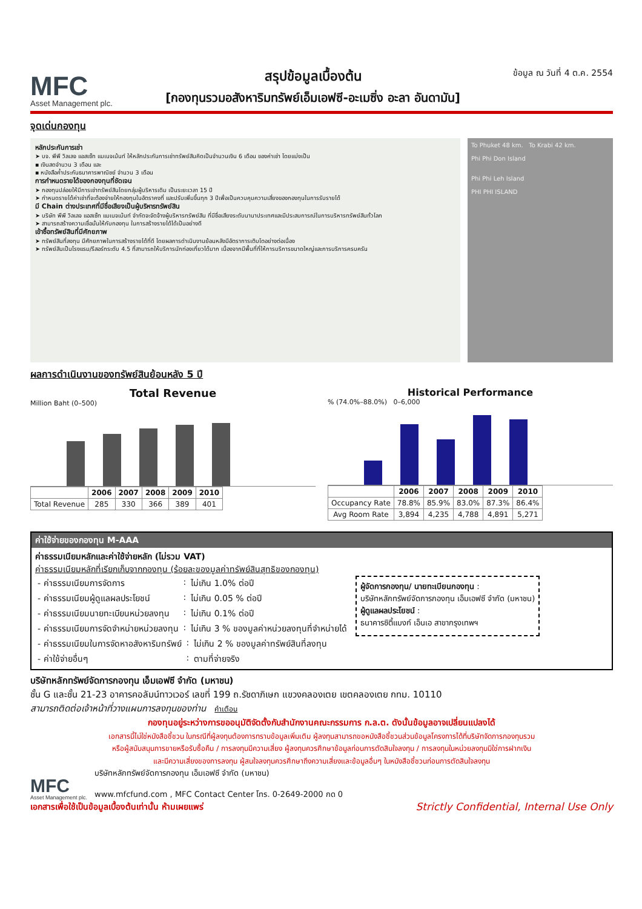MFC
Asset Management plc.
สรุปข้อมูลเบื้องต้น
[กองทุนรวมอสังหาริมทรัพย์เอ็มเอฟซี-อะเมซิ่ง อะลา อันดามัน]
ข้อมูล ณ วันที่ 4 ต.ค. 2554
จุดเด่นกองทุน
หลักประกันการเช่า
➤ บจ. พีพี วิลเลจ แอสเซ็ท แมเนจเม้นท์ ให้หลักประกันการเช่าทรัพย์สินคิดเป็นจำนวนเงิน 6 เดือน ของค่าเช่า โดยแบ่งเป็น
▪ เงินสดจำนวน 3 เดือน และ
▪ หนังสือค้ำประกันธนาคารพาณิชย์ จำนวน 3 เดือน
การกำหนดรายได้ของกองทุนที่ชัดเจน
➤ กองทุนปล่อยให้มีการเช่าทรัพย์สินโดยกลุ่มผู้บริหารเดิม เป็นระยะเวลา 15 ปี
➤ กำหนดรายได้ค่าเช่าที่จะต้องจ่ายให้กองทุนในอัตราคงที่ และปรับเพิ่มขึ้นทุก 3 ปีเพื่อเป็นควบคุมความเสี่ยงของกองทุนในการรับรายได้
มี Chain ต่างประเทศที่มีชื่อเสียงเป็นผู้บริหารทรัพย์สิน
➤ บริษัท พีพี วิลเลจ แอสเซ็ท แมเนจเม้นท์ จำกัดจะจัดจ้างผู้บริหารทรัพย์สิน ที่มีชื่อเสียงระดับนานาประเทศและมีประสบการณ์ในการบริหารทรัพย์สินทั่วโลก
➤ สามารถสร้างความเชื่อมั่นให้กับกองทุน ในการสร้างรายได้ได้เป็นอย่างดี
เข้าซื้อทรัพย์สินที่มีศักยภาพ
➤ ทรัพย์สินที่ลงทุน มีศักยภาพในการสร้างรายได้ที่ดี โดยผลการดำเนินงานย้อนหลังมีอัตราการเติบโตอย่างต่อเนื่อง
➤ ทรัพย์สินเป็นโรงแรม/รีสอร์ทระดับ 4.5 ที่สามารถให้บริการนักท่องเที่ยวได้มาก เนื่องจากมีพื้นที่ที่ให้การบริการขนาดใหญ่และการบริการครบครัน
To Phuket 48 km. To Krabi 42 km.
Phi Phi Don Island
Phi Phi Leh Island
PHI PHI ISLAND
ผลการดำเนินงานของทรัพย์สินย้อนหลัง 5 ปี
Total Revenue
Million Baht (0–500)
| | 2006 | 2007 | 2008 | 2009 | 2010 |
| --- | --- | --- | --- | --- | --- |
| Total Revenue | 285 | 330 | 366 | 389 | 401 |
Historical Performance
% (74.0%–88.0%) 0–6,000
| | 2006 | 2007 | 2008 | 2009 | 2010 |
| --- | --- | --- | --- | --- | --- |
| Occupancy Rate | 78.8% | 85.9% | 83.0% | 87.3% | 86.4% |
| Avg Room Rate | 3,894 | 4,235 | 4,788 | 4,891 | 5,271 |
ค่าใช้จ่ายของกองทุน M-AAA
ค่าธรรมเนียมหลักและค่าใช้จ่ายหลัก (ไม่รวม VAT)
ค่าธรรมเนียมหลักที่เรียกเก็บจากกองทุน (ร้อยละของมูลค่าทรัพย์สินสุทธิของกองทุน)
| - ค่าธรรมเนียมการจัดการ | : | ไม่เกิน 1.0% ต่อปี |
| - ค่าธรรมเนียมผู้ดูแลผลประโยชน์ | : | ไม่เกิน 0.05 % ต่อปี |
| - ค่าธรรมเนียมนายทะเบียนหน่วยลงทุน | : | ไม่เกิน 0.1% ต่อปี |
| - ค่าธรรมเนียมการจัดจำหน่ายหน่วยลงทุน | : | ไม่เกิน 3 % ของมูลค่าหน่วยลงทุนที่จำหน่ายได้ |
ผู้จัดการกองทุน/ นายทะเบียนกองทุน :
บริษัทหลักทรัพย์จัดการกองทุน เอ็มเอฟซี จำกัด (มหาชน)
ผู้ดูแลผลประโยชน์ :
ธนาคารซิตี้แบงก์ เอ็นเอ สาขากรุงเทพฯ
| - ค่าธรรมเนียมในการจัดหาอสังหาริมทรัพย์ | : | ไม่เกิน 2 % ของมูลค่าทรัพย์สินที่ลงทุน |
| - ค่าใช้จ่ายอื่นๆ | : | ตามที่จ่ายจริง |
บริษัทหลักทรัพย์จัดการกองทุน เอ็มเอฟซี จำกัด (มหาชน)
ชั้น G และชั้น 21-23 อาคารคอลัมน์ทาวเวอร์ เลขที่ 199 ถ.รัชดาภิเษก แขวงคลองเตย เขตคลองเตย กทม. 10110
สามารถติดต่อเจ้าหน้าที่วางแผนการลงทุนของท่าน คำเตือน
กองทุนอยู่ระหว่างการขออนุมัติจัดตั้งกับสำนักงานคณะกรรมการ ก.ล.ต. ดังนั้นข้อมูลอาจเปลี่ยนแปลงได้
เอกสารนี้ไม่ใช่หนังสือชี้ชวน ในกรณีที่ผู้ลงทุนต้องการทราบข้อมูลเพิ่มเติม ผู้ลงทุนสามารถขอหนังสือชี้ชวนส่วนข้อมูลโครงการได้ที่บริษัทจัดการกองทุนรวม
หรือผู้สนับสนุนการขายหรือรับซื้อคืน / การลงทุนมีความเสี่ยง ผู้ลงทุนควรศึกษาข้อมูลก่อนการตัดสินใจลงทุน / การลงทุนในหน่วยลงทุนมิใช่การฝากเงิน
และมีความเสี่ยงของการลงทุน ผู้สนใจลงทุนควรศึกษาถึงความเสี่ยงและข้อมูลอื่นๆ ในหนังสือชี้ชวนก่อนการตัดสินใจลงทุน
MFC
Asset Management plc.
บริษัทหลักทรัพย์จัดการกองทุน เอ็มเอฟซี จำกัด (มหาชน)
www.mfcfund.com , MFC Contact Center โทร. 0-2649-2000 กด 0
เอกสารเพื่อใช้เป็นข้อมูลเบื้องต้นเท่านั้น ห้ามเผยแพร่ Strictly Confidential, Internal Use Only